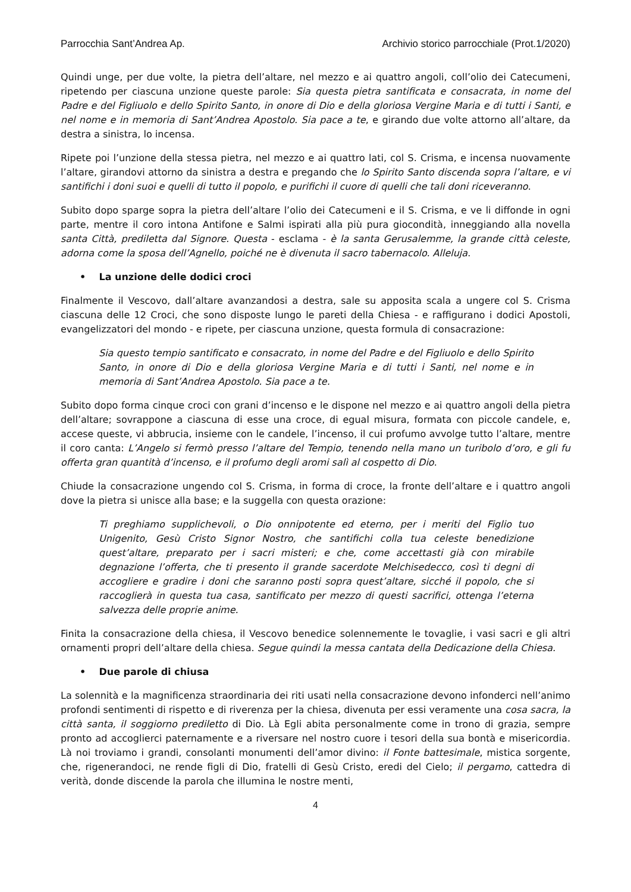Parrocchia Sant’Andrea Ap. Archivio storico parrocchiale (Prot.1/2020)
Quindi unge, per due volte, la pietra dell’altare, nel mezzo e ai quattro angoli, coll’olio dei Catecumeni, ripetendo per ciascuna unzione queste parole: Sia questa pietra santificata e consacrata, in nome del Padre e del Figliuolo e dello Spirito Santo, in onore di Dio e della gloriosa Vergine Maria e di tutti i Santi, e nel nome e in memoria di Sant’Andrea Apostolo. Sia pace a te, e girando due volte attorno all’altare, da destra a sinistra, lo incensa.
Ripete poi l’unzione della stessa pietra, nel mezzo e ai quattro lati, col S. Crisma, e incensa nuovamente l’altare, girandovi attorno da sinistra a destra e pregando che lo Spirito Santo discenda sopra l’altare, e vi santifichi i doni suoi e quelli di tutto il popolo, e purifichi il cuore di quelli che tali doni riceveranno.
Subito dopo sparge sopra la pietra dell’altare l’olio dei Catecumeni e il S. Crisma, e ve li diffonde in ogni parte, mentre il coro intona Antifone e Salmi ispirati alla più pura giocondità, inneggiando alla novella santa Città, prediletta dal Signore. Questa - esclama - è la santa Gerusalemme, la grande città celeste, adorna come la sposa dell’Agnello, poiché ne è divenuta il sacro tabernacolo. Alleluja.
• La unzione delle dodici croci
Finalmente il Vescovo, dall’altare avanzandosi a destra, sale su apposita scala a ungere col S. Crisma ciascuna delle 12 Croci, che sono disposte lungo le pareti della Chiesa - e raffigurano i dodici Apostoli, evangelizzatori del mondo - e ripete, per ciascuna unzione, questa formula di consacrazione:
Sia questo tempio santificato e consacrato, in nome del Padre e del Figliuolo e dello Spirito Santo, in onore di Dio e della gloriosa Vergine Maria e di tutti i Santi, nel nome e in memoria di Sant’Andrea Apostolo. Sia pace a te.
Subito dopo forma cinque croci con grani d’incenso e le dispone nel mezzo e ai quattro angoli della pietra dell’altare; sovrappone a ciascuna di esse una croce, di egual misura, formata con piccole candele, e, accese queste, vi abbrucia, insieme con le candele, l’incenso, il cui profumo avvolge tutto l’altare, mentre il coro canta: L’Angelo si fermò presso l’altare del Tempio, tenendo nella mano un turibolo d’oro, e gli fu offerta gran quantità d’incenso, e il profumo degli aromi salì al cospetto di Dio.
Chiude la consacrazione ungendo col S. Crisma, in forma di croce, la fronte dell’altare e i quattro angoli dove la pietra si unisce alla base; e la suggella con questa orazione:
Ti preghiamo supplichevoli, o Dio onnipotente ed eterno, per i meriti del Figlio tuo Unigenito, Gesù Cristo Signor Nostro, che santifichi colla tua celeste benedizione quest’altare, preparato per i sacri misteri; e che, come accettasti già con mirabile degnazione l’offerta, che ti presento il grande sacerdote Melchisedecco, così ti degni di accogliere e gradire i doni che saranno posti sopra quest’altare, sicché il popolo, che si raccoglierà in questa tua casa, santificato per mezzo di questi sacrifici, ottenga l’eterna salvezza delle proprie anime.
Finita la consacrazione della chiesa, il Vescovo benedice solennemente le tovaglie, i vasi sacri e gli altri ornamenti propri dell’altare della chiesa. Segue quindi la messa cantata della Dedicazione della Chiesa.
• Due parole di chiusa
La solennità e la magnificenza straordinaria dei riti usati nella consacrazione devono infonderci nell’animo profondi sentimenti di rispetto e di riverenza per la chiesa, divenuta per essi veramente una cosa sacra, la città santa, il soggiorno prediletto di Dio. Là Egli abita personalmente come in trono di grazia, sempre pronto ad accoglierci paternamente e a riversare nel nostro cuore i tesori della sua bontà e misericordia. Là noi troviamo i grandi, consolanti monumenti dell’amor divino: il Fonte battesimale, mistica sorgente, che, rigenerandoci, ne rende figli di Dio, fratelli di Gesù Cristo, eredi del Cielo; il pergamo, cattedra di verità, donde discende la parola che illumina le nostre menti,
4